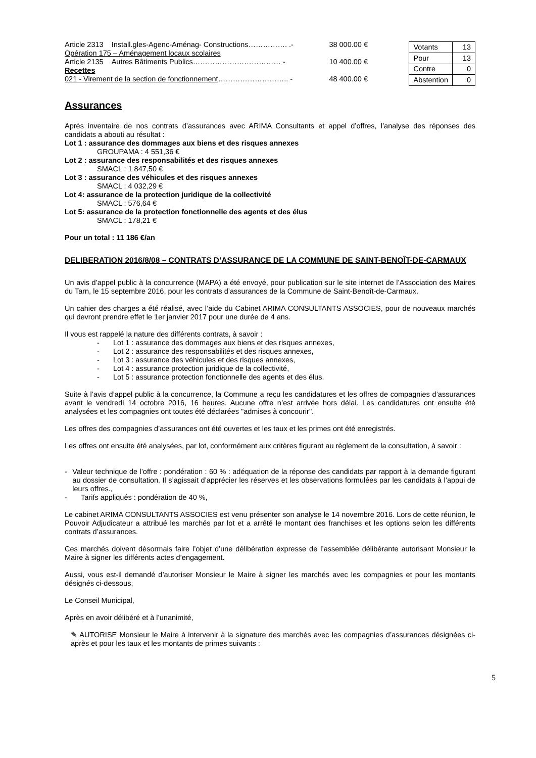Article 2313 Install.gles-Agenc-Aménag- Constructions……………. .- 38 000.00 €
Opération 175 – Aménagement locaux scolaires
Article 2135 Autres Bâtiments Publics……………………………… - 10 400.00 €
Recettes
021 - Virement de la section de fonctionnement……………………….. - 48 400.00 €
| Votants | 13 |
| Pour | 13 |
| Contre | 0 |
| Abstention | 0 |
Assurances
Après inventaire de nos contrats d’assurances avec ARIMA Consultants et appel d’offres, l’analyse des réponses des candidats a abouti au résultat :
Lot 1 : assurance des dommages aux biens et des risques annexes
GROUPAMA : 4 551,36 €
Lot 2 : assurance des responsabilités et des risques annexes
SMACL : 1 847,50 €
Lot 3 : assurance des véhicules et des risques annexes
SMACL : 4 032,29 €
Lot 4: assurance de la protection juridique de la collectivité
SMACL : 576,64 €
Lot 5: assurance de la protection fonctionnelle des agents et des élus
SMACL : 178,21 €
Pour un total : 11 186 €/an
DELIBERATION 2016/8/08 – CONTRATS D’ASSURANCE DE LA COMMUNE DE SAINT-BENOÎT-DE-CARMAUX
Un avis d’appel public à la concurrence (MAPA) a été envoyé, pour publication sur le site internet de l’Association des Maires du Tarn, le 15 septembre 2016, pour les contrats d’assurances de la Commune de Saint-Benoît-de-Carmaux.
Un cahier des charges a été réalisé, avec l’aide du Cabinet ARIMA CONSULTANTS ASSOCIES, pour de nouveaux marchés qui devront prendre effet le 1er janvier 2017 pour une durée de 4 ans.
Il vous est rappelé la nature des différents contrats, à savoir :
- Lot 1 : assurance des dommages aux biens et des risques annexes,
- Lot 2 : assurance des responsabilités et des risques annexes,
- Lot 3 : assurance des véhicules et des risques annexes,
- Lot 4 : assurance protection juridique de la collectivité,
- Lot 5 : assurance protection fonctionnelle des agents et des élus.
Suite à l’avis d’appel public à la concurrence, la Commune a reçu les candidatures et les offres de compagnies d’assurances avant le vendredi 14 octobre 2016, 16 heures. Aucune offre n’est arrivée hors délai. Les candidatures ont ensuite été analysées et les compagnies ont toutes été déclarées "admises à concourir".
Les offres des compagnies d’assurances ont été ouvertes et les taux et les primes ont été enregistrés.
Les offres ont ensuite été analysées, par lot, conformément aux critères figurant au règlement de la consultation, à savoir :
- Valeur technique de l’offre : pondération : 60 % : adéquation de la réponse des candidats par rapport à la demande figurant au dossier de consultation. Il s’agissait d’apprécier les réserves et les observations formulées par les candidats à l’appui de leurs offres.,
- Tarifs appliqués : pondération de 40 %,
Le cabinet ARIMA CONSULTANTS ASSOCIES est venu présenter son analyse le 14 novembre 2016. Lors de cette réunion, le Pouvoir Adjudicateur a attribué les marchés par lot et a arrêté le montant des franchises et les options selon les différents contrats d’assurances.
Ces marchés doivent désormais faire l’objet d’une délibération expresse de l’assemblée délibérante autorisant Monsieur le Maire à signer les différents actes d’engagement.
Aussi, vous est-il demandé d’autoriser Monsieur le Maire à signer les marchés avec les compagnies et pour les montants désignés ci-dessous,
Le Conseil Municipal,
Après en avoir délibéré et à l’unanimité,
✎ AUTORISE Monsieur le Maire à intervenir à la signature des marchés avec les compagnies d’assurances désignées ci-après et pour les taux et les montants de primes suivants :
5